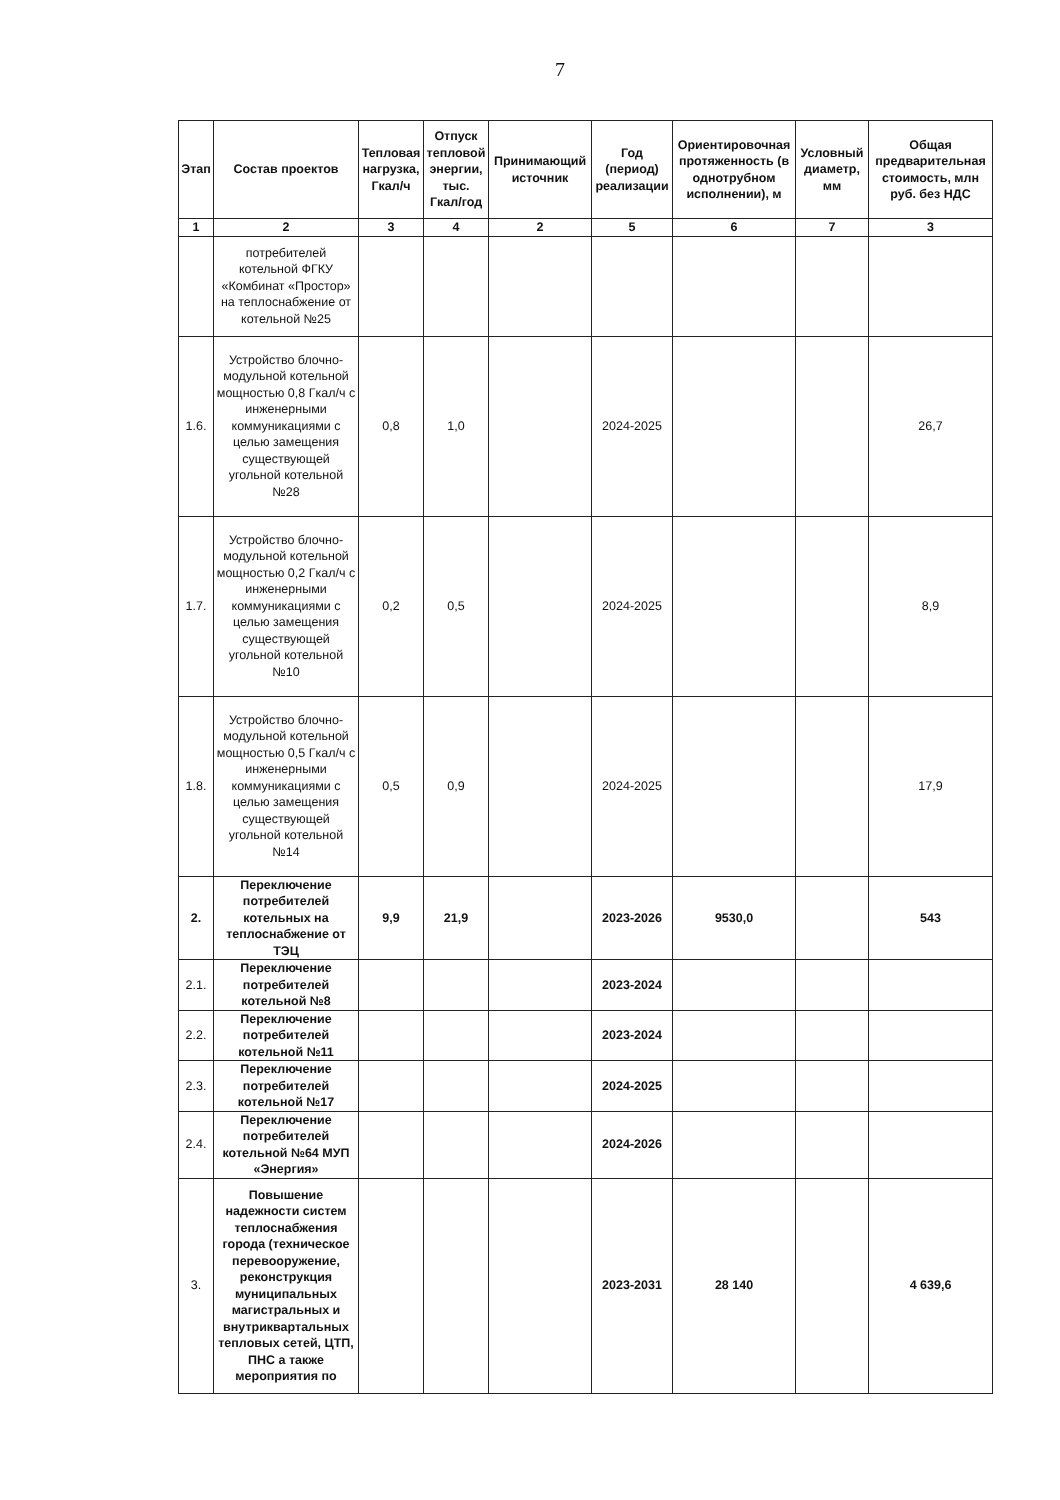7
| Этап | Состав проектов | Тепловая нагрузка, Гкал/ч | Отпуск тепловой энергии, тыс. Гкал/год | Принимающий источник | Год (период) реализации | Ориентировочная протяженность (в однотрубном исполнении), м | Условный диаметр, мм | Общая предварительная стоимость, млн руб. без НДС |
| --- | --- | --- | --- | --- | --- | --- | --- | --- |
| 1 | 2 | 3 | 4 | 2 | 5 | 6 | 7 | 3 |
| | потребителей котельной ФГКУ «Комбинат «Простор» на теплоснабжение от котельной №25 | | | | | | | |
| 1.6. | Устройство блочно-модульной котельной мощностью 0,8 Гкал/ч с инженерными коммуникациями с целью замещения существующей угольной котельной №28 | 0,8 | 1,0 | | 2024-2025 | | | 26,7 |
| 1.7. | Устройство блочно-модульной котельной мощностью 0,2 Гкал/ч с инженерными коммуникациями с целью замещения существующей угольной котельной №10 | 0,2 | 0,5 | | 2024-2025 | | | 8,9 |
| 1.8. | Устройство блочно-модульной котельной мощностью 0,5 Гкал/ч с инженерными коммуникациями с целью замещения существующей угольной котельной №14 | 0,5 | 0,9 | | 2024-2025 | | | 17,9 |
| 2. | Переключение потребителей котельных на теплоснабжение от ТЭЦ | 9,9 | 21,9 | | 2023-2026 | 9530,0 | | 543 |
| 2.1. | Переключение потребителей котельной №8 | | | | 2023-2024 | | | |
| 2.2. | Переключение потребителей котельной №11 | | | | 2023-2024 | | | |
| 2.3. | Переключение потребителей котельной №17 | | | | 2024-2025 | | | |
| 2.4. | Переключение потребителей котельной №64 МУП «Энергия» | | | | 2024-2026 | | | |
| 3. | Повышение надежности систем теплоснабжения города (техническое перевооружение, реконструкция муниципальных магистральных и внутриквартальных тепловых сетей, ЦТП, ПНС а также мероприятия по | | | | 2023-2031 | 28 140 | | 4 639,6 |